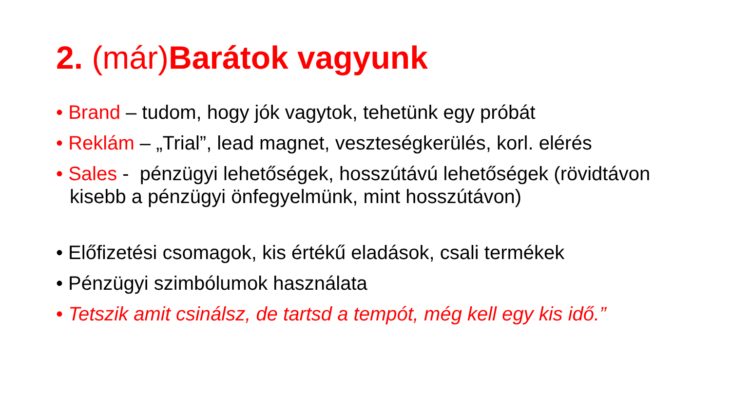2. (már) Barátok vagyunk
• Brand – tudom, hogy jók vagytok, tehetünk egy próbát
• Reklám – „Trial”, lead magnet, veszteségkerülés, korl. elérés
• Sales - pénzügyi lehetőségek, hosszútávú lehetőségek (rövidtávon kisebb a pénzügyi önfegyelmünk, mint hosszútávon)
• Előfizetési csomagok, kis értékű eladások, csali termékek
• Pénzügyi szimbólumok használata
• Tetszik amit csinálsz, de tartsd a tempót, még kell egy kis idő.”